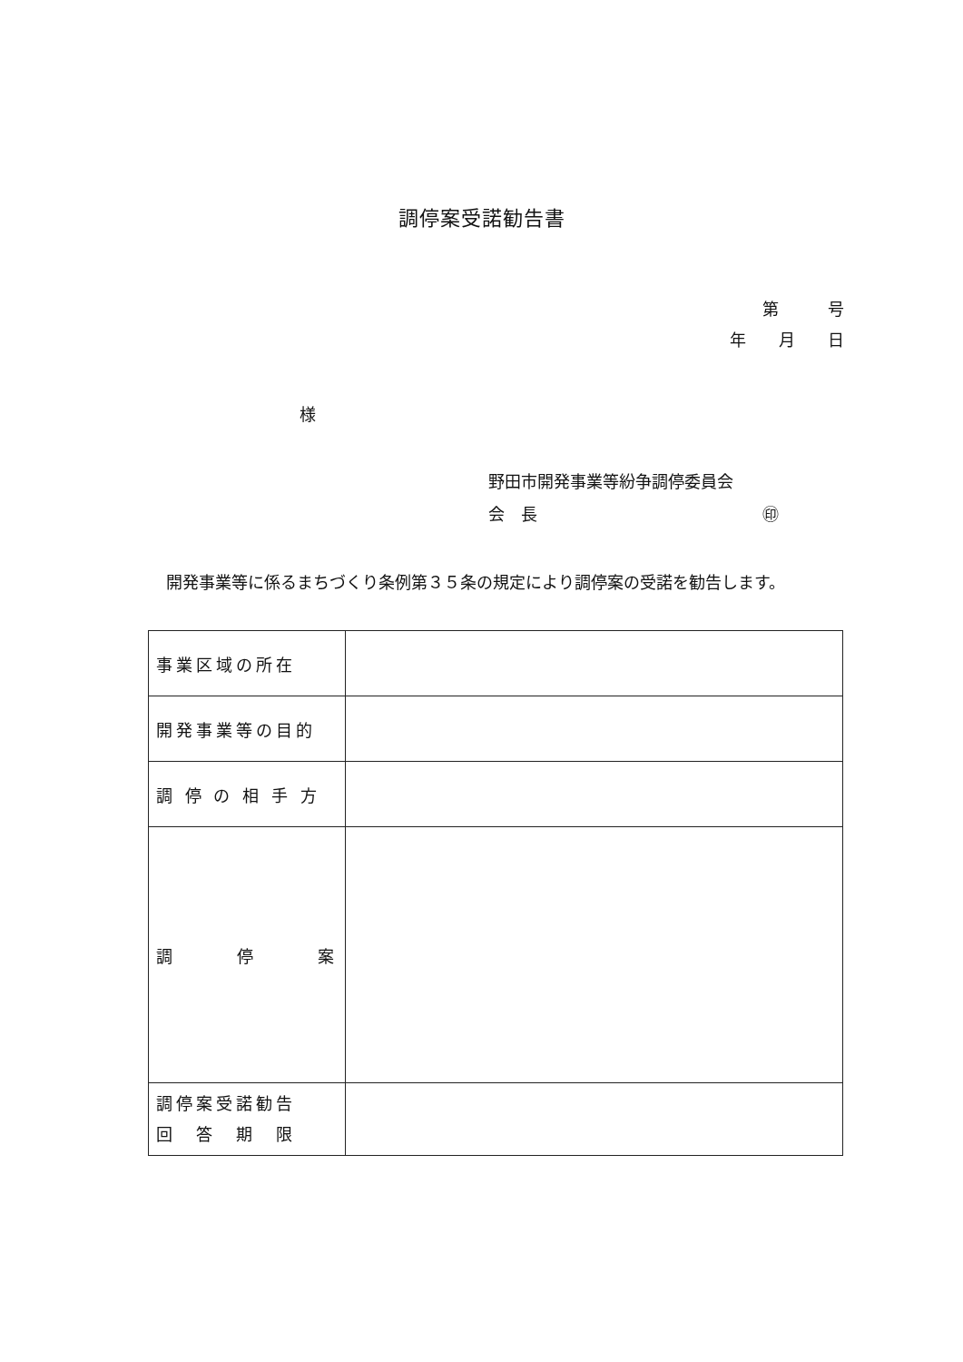調停案受諾勧告書
第　　　号
年　　月　　日
様
野田市開発事業等紛争調停委員会
会　長 ㊞
開発事業等に係るまちづくり条例第３５条の規定により調停案の受諾を勧告します。
| 事業区域の所在 | |
| 開発事業等の目的 | |
| 調 停 の 相 手 方 | |
| 調 停 案 | |
| 調停案受諾勧告 回 答 期 限 | |